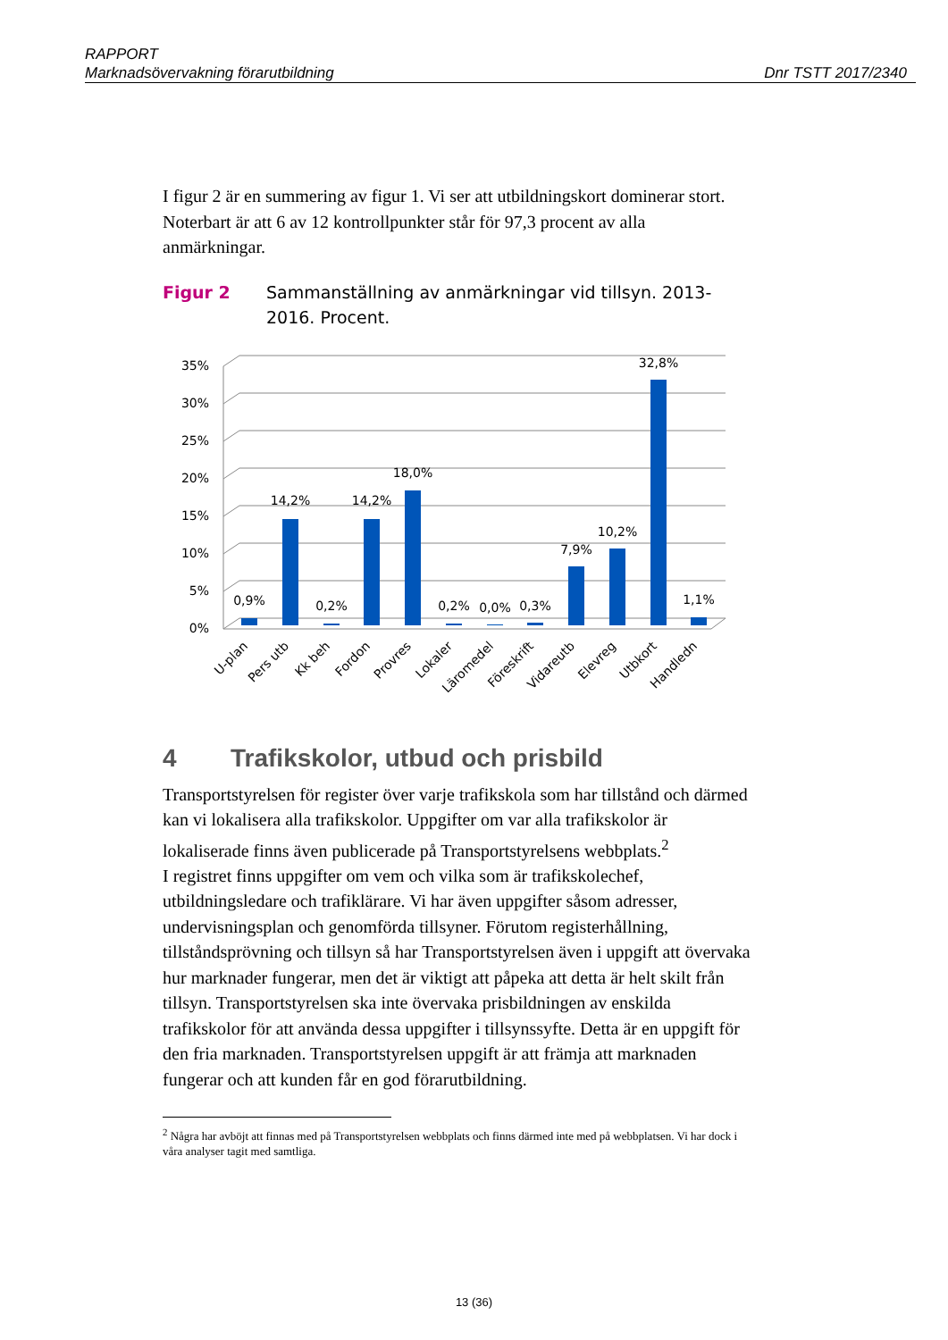RAPPORT
Marknadsövervakning förarutbildning Dnr TSTT 2017/2340
I figur 2 är en summering av figur 1. Vi ser att utbildningskort dominerar stort. Noterbart är att 6 av 12 kontrollpunkter står för 97,3 procent av alla anmärkningar.
Figur 2 Sammanställning av anmärkningar vid tillsyn. 2013-2016. Procent.
35%
30%
25%
20%
15%
10%
5%
0%
0,9%
14,2%
0,2%
14,2%
18,0%
0,2%
0,0%
0,3%
7,9%
10,2%
32,8%
1,1%
U-plan
Pers utb
Kk beh
Fordon
Provres
Lokaler
Läromedel
Föreskrift
Vidareutb
Elevreg
Utbkort
Handledn
4 Trafikskolor, utbud och prisbild
Transportstyrelsen för register över varje trafikskola som har tillstånd och därmed kan vi lokalisera alla trafikskolor. Uppgifter om var alla trafikskolor är lokaliserade finns även publicerade på Transportstyrelsens webbplats.<sup>2</sup>
I registret finns uppgifter om vem och vilka som är trafikskolechef, utbildningsledare och trafiklärare. Vi har även uppgifter såsom adresser, undervisningsplan och genomförda tillsyner. Förutom registerhållning, tillståndsprövning och tillsyn så har Transportstyrelsen även i uppgift att övervaka hur marknader fungerar, men det är viktigt att påpeka att detta är helt skilt från tillsyn. Transportstyrelsen ska inte övervaka prisbildningen av enskilda trafikskolor för att använda dessa uppgifter i tillsynssyfte. Detta är en uppgift för den fria marknaden. Transportstyrelsen uppgift är att främja att marknaden fungerar och att kunden får en god förarutbildning.
<sup>2</sup> Några har avböjt att finnas med på Transportstyrelsen webbplats och finns därmed inte med på webbplatsen. Vi har dock i våra analyser tagit med samtliga.
13 (36)